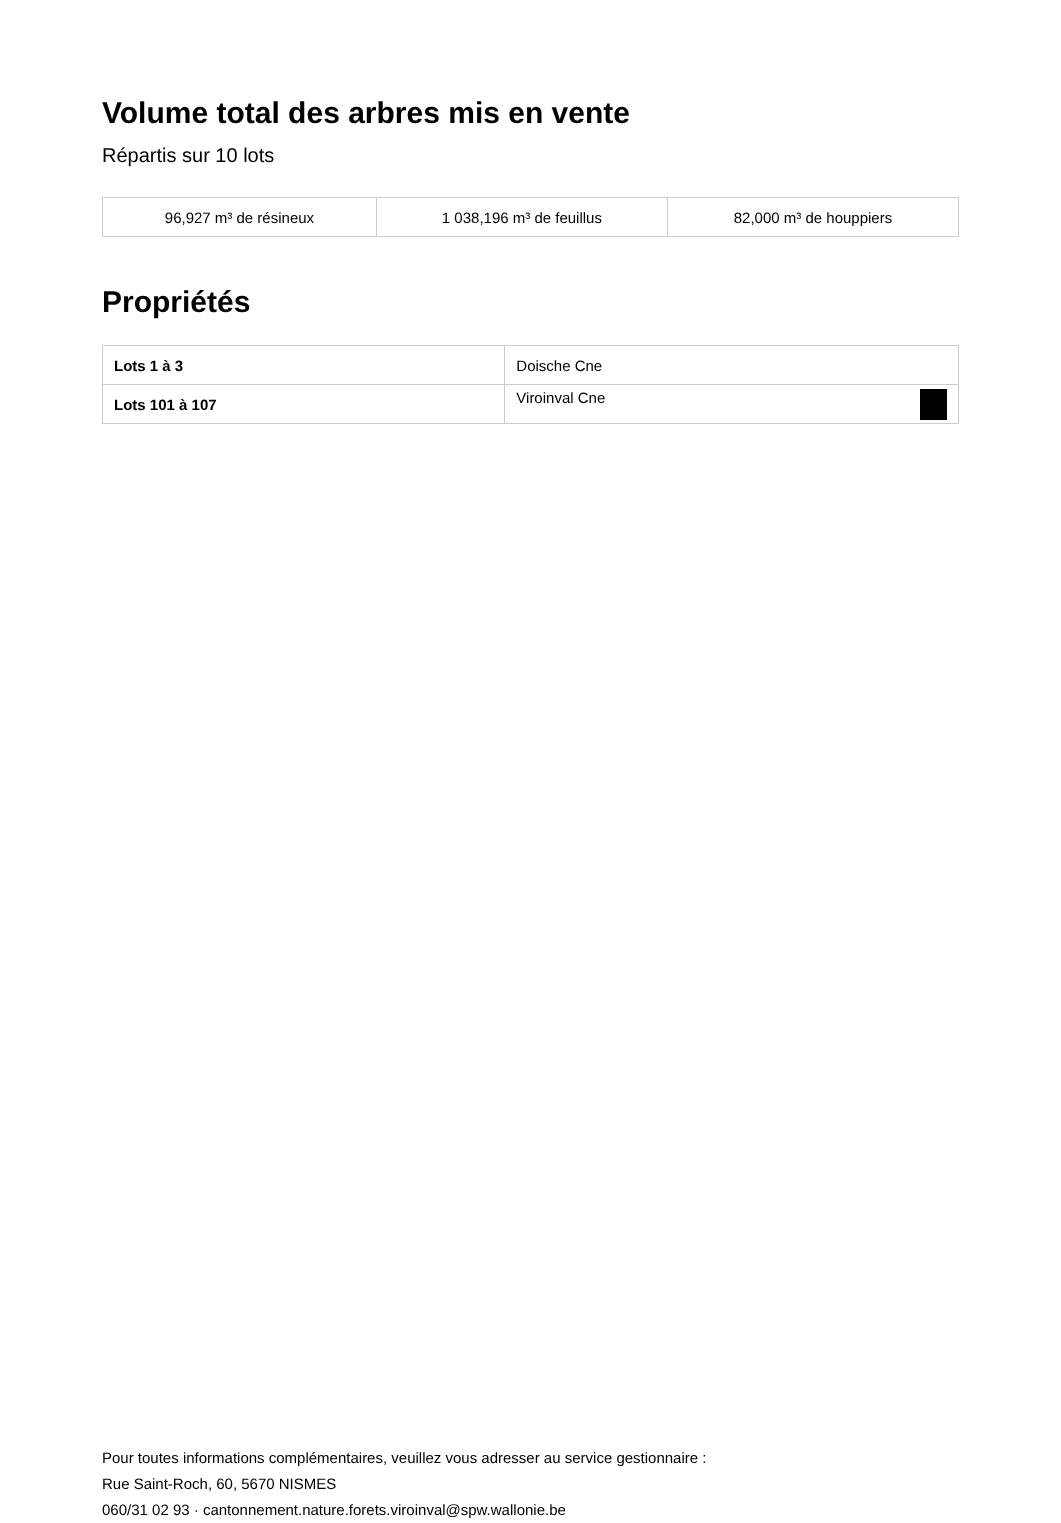Volume total des arbres mis en vente
Répartis sur 10 lots
| 96,927 m³ de résineux | 1 038,196 m³ de feuillus | 82,000 m³ de houppiers |
Propriétés
| Lots 1 à 3 | Doische Cne |
| Lots 101 à 107 | Viroinval Cne |
Pour toutes informations complémentaires, veuillez vous adresser au service gestionnaire :
Rue Saint-Roch, 60, 5670 NISMES
060/31 02 93 · cantonnement.nature.forets.viroinval@spw.wallonie.be